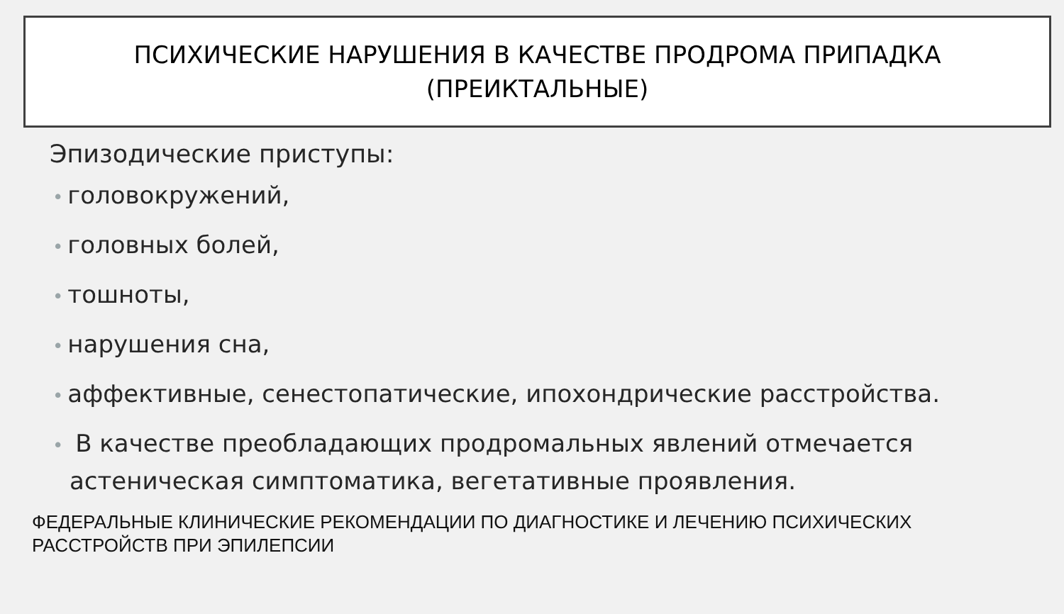ПСИХИЧЕСКИЕ НАРУШЕНИЯ В КАЧЕСТВЕ ПРОДРОМА ПРИПАДКА
(ПРЕИКТАЛЬНЫЕ)
Эпизодические приступы:
• головокружений,
• головных болей,
• тошноты,
• нарушения сна,
• аффективные, сенестопатические, ипохондрические расстройства.
• В качестве преобладающих продромальных явлений отмечается
астеническая симптоматика, вегетативные проявления.
ФЕДЕРАЛЬНЫЕ КЛИНИЧЕСКИЕ РЕКОМЕНДАЦИИ ПО ДИАГНОСТИКЕ И ЛЕЧЕНИЮ ПСИХИЧЕСКИХ
РАССТРОЙСТВ ПРИ ЭПИЛЕПСИИ